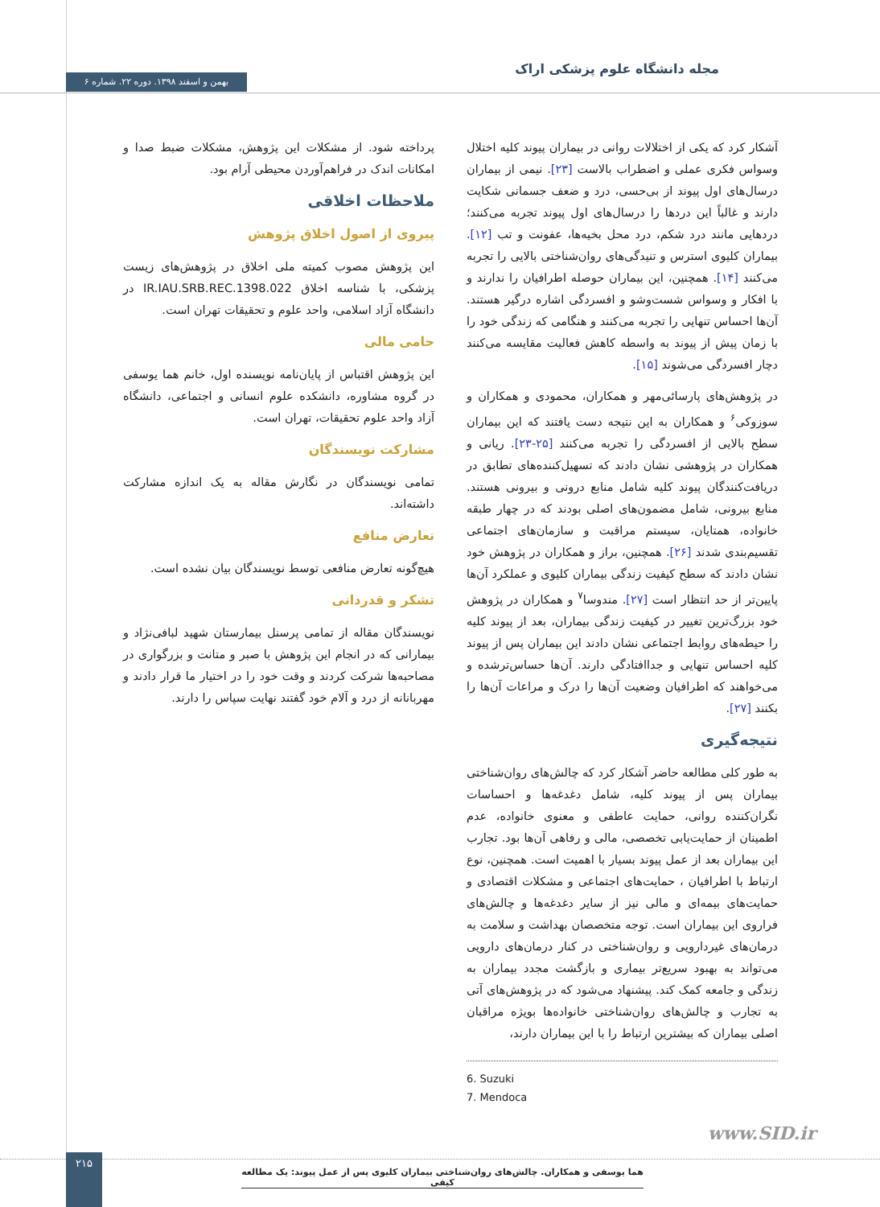مجله دانشگاه علوم پزشکی اراک
بهمن و اسفند ۱۳۹۸. دوره ۲۲. شماره ۶
آشکار کرد که یکی از اختلالات روانی در بیماران پیوند کلیه اختلال وسواس فکری عملی و اضطراب بالاست [۲۳]. نیمی از بیماران درسال‌های اول پیوند از بی‌حسی، درد و ضعف جسمانی شکایت دارند و غالباً این دردها را درسال‌های اول پیوند تجربه می‌کنند؛ دردهایی مانند درد شکم، درد محل بخیه‌ها، عفونت و تب [۱۲]. بیماران کلیوی استرس و تنیدگی‌های روان‌شناختی بالایی را تجربه می‌کنند [۱۴]. همچنین، این بیماران حوصله اطرافیان را ندارند و با افکار و وسواس شست‌وشو و افسردگی اشاره درگیر هستند. آن‌ها احساس تنهایی را تجربه می‌کنند و هنگامی که زندگی خود را با زمان پیش از پیوند به واسطه کاهش فعالیت مقایسه می‌کنند دچار افسردگی می‌شوند [۱۵].
در پژوهش‌های پارسائی‌مهر و همکاران، محمودی و همکاران و سوزوکی<sup>۶</sup> و همکاران به این نتیجه دست یافتند که این بیماران سطح بالایی از افسردگی را تجربه می‌کنند [۲۵-۲۳]. ریانی و همکاران در پژوهشی نشان دادند که تسهیل‌کننده‌های تطابق در دریافت‌کنندگان پیوند کلیه شامل منابع درونی و بیرونی هستند. منابع بیرونی، شامل مضمون‌های اصلی بودند که در چهار طبقه خانواده، همتایان، سیستم مراقبت و سازمان‌های اجتماعی تقسیم‌بندی شدند [۲۶]. همچنین، براز و همکاران در پژوهش خود نشان دادند که سطح کیفیت زندگی بیماران کلیوی و عملکرد آن‌ها پایین‌تر از حد انتظار است [۲۷]. مندوسا<sup>۷</sup> و همکاران در پژوهش خود بزرگ‌ترین تغییر در کیفیت زندگی بیماران، بعد از پیوند کلیه را حیطه‌های روابط اجتماعی نشان دادند این بیماران پس از پیوند کلیه احساس تنهایی و جداافتادگی دارند. آن‌ها حساس‌ترشده و می‌خواهند که اطرافیان وضعیت آن‌ها را درک و مراعات آن‌ها را بکنند [۲۷].
نتیجه‌گیری
به طور کلی مطالعه حاضر آشکار کرد که چالش‌های روان‌شناختی بیماران پس از پیوند کلیه، شامل دغدغه‌ها و احساسات نگران‌کننده روانی، حمایت عاطفی و معنوی خانواده، عدم اطمینان از حمایت‌یابی تخصصی، مالی و رفاهی آن‌ها بود. تجارب این بیماران بعد از عمل پیوند بسیار با اهمیت است. همچنین، نوع ارتباط با اطرافیان ، حمایت‌های اجتماعی و مشکلات اقتصادی و حمایت‌های بیمه‌ای و مالی نیز از سایر دغدغه‌ها و چالش‌های فراروی این بیماران است. توجه متخصصان بهداشت و سلامت به درمان‌های غیردارویی و روان‌شناختی در کنار درمان‌های دارویی می‌تواند به بهبود سریع‌تر بیماری و بازگشت مجدد بیماران به زندگی و جامعه کمک کند. پیشنهاد می‌شود که در پژوهش‌های آتی به تجارب و چالش‌های روان‌شناختی خانواده‌ها بویژه مراقبان اصلی بیماران که بیشترین ارتباط را با این بیماران دارند،
6. Suzuki
7. Mendoca
پرداخته شود. از مشکلات این پژوهش، مشکلات ضبط صدا و امکانات اندک در فراهم‌آوردن محیطی آرام بود.
ملاحظات اخلاقی
پیروی از اصول اخلاق پژوهش
این پژوهش مصوب کمیته ملی اخلاق در پژوهش‌های زیست پزشکی، با شناسه اخلاق IR.IAU.SRB.REC.1398.022 در دانشگاه آزاد اسلامی، واحد علوم و تحقیقات تهران است.
حامی مالی
این پژوهش اقتباس از پایان‌نامه نویسنده اول، خانم هما یوسفی در گروه مشاوره، دانشکده علوم انسانی و اجتماعی، دانشگاه آزاد واحد علوم تحقیقات، تهران است.
مشارکت نویسندگان
تمامی نویسندگان در نگارش مقاله به یک اندازه مشارکت داشته‌اند.
تعارض منافع
هیچ‌گونه تعارض منافعی توسط نویسندگان بیان نشده است.
تشکر و قدردانی
نویسندگان مقاله از تمامی پرسنل بیمارستان شهید لبافی‌نژاد و بیمارانی که در انجام این پژوهش با صبر و متانت و بزرگواری در مصاحبه‌ها شرکت کردند و وقت خود را در اختیار ما قرار دادند و مهربانانه از درد و آلام خود گفتند نهایت سپاس را دارند.
www.SID.ir
۲۱۵
هما یوسفی و همکاران. چالش‌های روان‌شناختی بیماران کلیوی پس از عمل پیوند: یک مطالعه کیفی